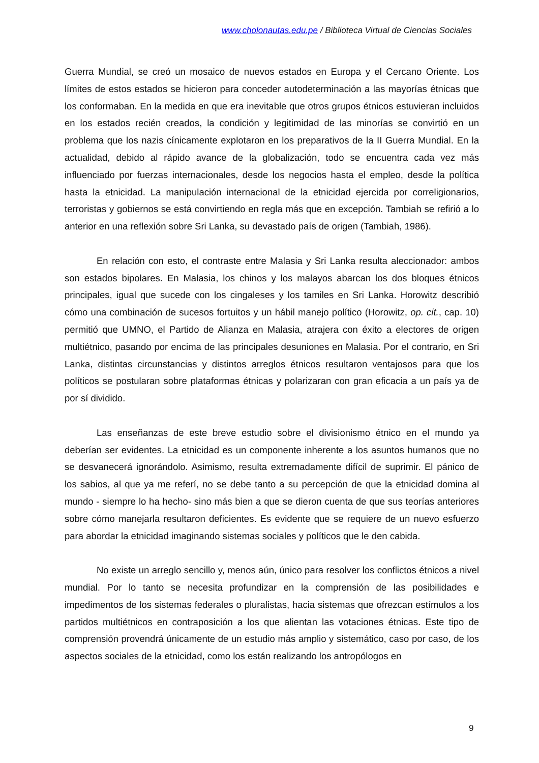www.cholonautas.edu.pe / Biblioteca Virtual de Ciencias Sociales
Guerra Mundial, se creó un mosaico de nuevos estados en Europa y el Cercano Oriente. Los límites de estos estados se hicieron para conceder autodeterminación a las mayorías étnicas que los conformaban. En la medida en que era inevitable que otros grupos étnicos estuvieran incluidos en los estados recién creados, la condición y legitimidad de las minorías se convirtió en un problema que los nazis cínicamente explotaron en los preparativos de la II Guerra Mundial. En la actualidad, debido al rápido avance de la globalización, todo se encuentra cada vez más influenciado por fuerzas internacionales, desde los negocios hasta el empleo, desde la política hasta la etnicidad. La manipulación internacional de la etnicidad ejercida por correligionarios, terroristas y gobiernos se está convirtiendo en regla más que en excepción. Tambiah se refirió a lo anterior en una reflexión sobre Sri Lanka, su devastado país de origen (Tambiah, 1986).
En relación con esto, el contraste entre Malasia y Sri Lanka resulta aleccionador: ambos son estados bipolares. En Malasia, los chinos y los malayos abarcan los dos bloques étnicos principales, igual que sucede con los cingaleses y los tamiles en Sri Lanka. Horowitz describió cómo una combinación de sucesos fortuitos y un hábil manejo político (Horowitz, op. cit., cap. 10) permitió que UMNO, el Partido de Alianza en Malasia, atrajera con éxito a electores de origen multiétnico, pasando por encima de las principales desuniones en Malasia. Por el contrario, en Sri Lanka, distintas circunstancias y distintos arreglos étnicos resultaron ventajosos para que los políticos se postularan sobre plataformas étnicas y polarizaran con gran eficacia a un país ya de por sí dividido.
Las enseñanzas de este breve estudio sobre el divisionismo étnico en el mundo ya deberían ser evidentes. La etnicidad es un componente inherente a los asuntos humanos que no se desvanecerá ignorándolo. Asimismo, resulta extremadamente difícil de suprimir. El pánico de los sabios, al que ya me referí, no se debe tanto a su percepción de que la etnicidad domina al mundo - siempre lo ha hecho- sino más bien a que se dieron cuenta de que sus teorías anteriores sobre cómo manejarla resultaron deficientes. Es evidente que se requiere de un nuevo esfuerzo para abordar la etnicidad imaginando sistemas sociales y políticos que le den cabida.
No existe un arreglo sencillo y, menos aún, único para resolver los conflictos étnicos a nivel mundial. Por lo tanto se necesita profundizar en la comprensión de las posibilidades e impedimentos de los sistemas federales o pluralistas, hacia sistemas que ofrezcan estímulos a los partidos multiétnicos en contraposición a los que alientan las votaciones étnicas. Este tipo de comprensión provendrá únicamente de un estudio más amplio y sistemático, caso por caso, de los aspectos sociales de la etnicidad, como los están realizando los antropólogos en
9